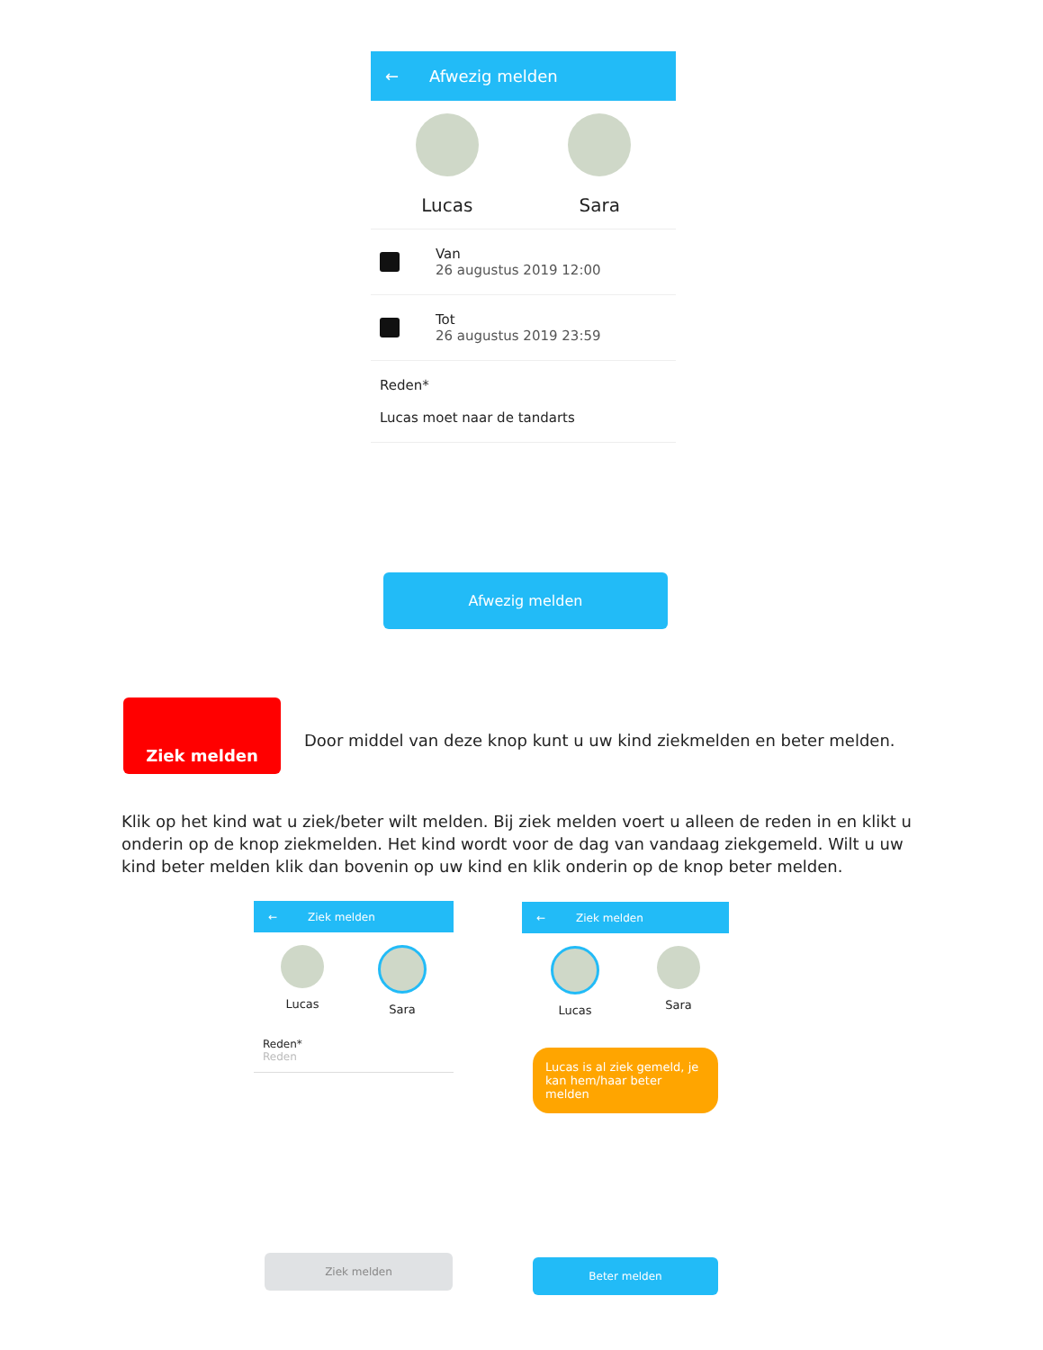← Afwezig melden
Lucas Sara
Van
26 augustus 2019 12:00
Tot
26 augustus 2019 23:59
Reden*
Lucas moet naar de tandarts
Afwezig melden
Ziek melden
Door middel van deze knop kunt u uw kind ziekmelden en beter melden.
Klik op het kind wat u ziek/beter wilt melden. Bij ziek melden voert u alleen de reden in en klikt u onderin op de knop ziekmelden. Het kind wordt voor de dag van vandaag ziekgemeld. Wilt u uw kind beter melden klik dan bovenin op uw kind en klik onderin op de knop beter melden.
← Ziek melden
Lucas Sara
Reden*
Reden
Ziek melden
← Ziek melden
Lucas Sara
Lucas is al ziek gemeld, je kan hem/haar beter melden
Beter melden